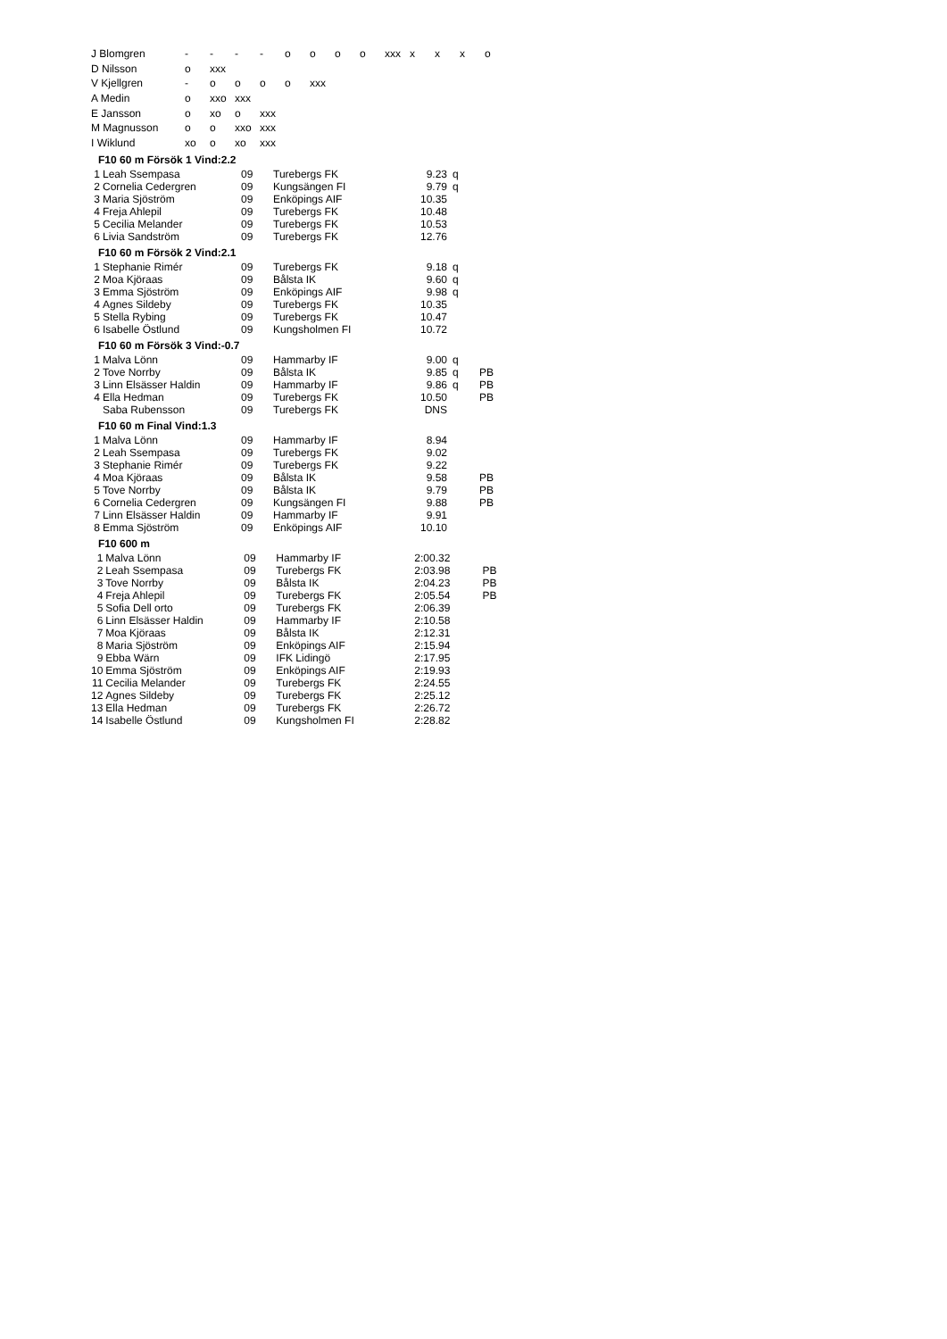| J Blomgren | - | - | - | - | o | o | o | o | xxx | x | x | x | o |
| D Nilsson | o | xxx | | | | | | | | | | | |
| V Kjellgren | - | o | o | o | o | xxx | | | | | | | |
| A Medin | o | xxo | xxx | | | | | | | | | | |
| E Jansson | o | xo | o | xxx | | | | | | | | | |
| M Magnusson | o | o | xxo | xxx | | | | | | | | | |
| I Wiklund | xo | o | xo | xxx | | | | | | | | | |
F10 60 m Försök 1 Vind:2.2
| 1 | Leah Ssempasa | 09 | Turebergs FK | 9.23 | q |
| 2 | Cornelia Cedergren | 09 | Kungsängen FI | 9.79 | q |
| 3 | Maria Sjöström | 09 | Enköpings AIF | 10.35 | |
| 4 | Freja Ahlepil | 09 | Turebergs FK | 10.48 | |
| 5 | Cecilia Melander | 09 | Turebergs FK | 10.53 | |
| 6 | Livia Sandström | 09 | Turebergs FK | 12.76 | |
F10 60 m Försök 2 Vind:2.1
| 1 | Stephanie Rimér | 09 | Turebergs FK | 9.18 | q |
| 2 | Moa Kjöraas | 09 | Bålsta IK | 9.60 | q |
| 3 | Emma Sjöström | 09 | Enköpings AIF | 9.98 | q |
| 4 | Agnes Sildeby | 09 | Turebergs FK | 10.35 | |
| 5 | Stella Rybing | 09 | Turebergs FK | 10.47 | |
| 6 | Isabelle Östlund | 09 | Kungsholmen FI | 10.72 | |
F10 60 m Försök 3 Vind:-0.7
| 1 | Malva Lönn | 09 | Hammarby IF | 9.00 | q | |
| 2 | Tove Norrby | 09 | Bålsta IK | 9.85 | q | PB |
| 3 | Linn Elsässer Haldin | 09 | Hammarby IF | 9.86 | q | PB |
| 4 | Ella Hedman | 09 | Turebergs FK | 10.50 | | PB |
| | Saba Rubensson | 09 | Turebergs FK | DNS | | |
F10 60 m Final Vind:1.3
| 1 | Malva Lönn | 09 | Hammarby IF | 8.94 | | |
| 2 | Leah Ssempasa | 09 | Turebergs FK | 9.02 | | |
| 3 | Stephanie Rimér | 09 | Turebergs FK | 9.22 | | |
| 4 | Moa Kjöraas | 09 | Bålsta IK | 9.58 | | PB |
| 5 | Tove Norrby | 09 | Bålsta IK | 9.79 | | PB |
| 6 | Cornelia Cedergren | 09 | Kungsängen FI | 9.88 | | PB |
| 7 | Linn Elsässer Haldin | 09 | Hammarby IF | 9.91 | | |
| 8 | Emma Sjöström | 09 | Enköpings AIF | 10.10 | | |
F10 600 m
| 1 | Malva Lönn | 09 | Hammarby IF | 2:00.32 | | |
| 2 | Leah Ssempasa | 09 | Turebergs FK | 2:03.98 | | PB |
| 3 | Tove Norrby | 09 | Bålsta IK | 2:04.23 | | PB |
| 4 | Freja Ahlepil | 09 | Turebergs FK | 2:05.54 | | PB |
| 5 | Sofia Dell orto | 09 | Turebergs FK | 2:06.39 | | |
| 6 | Linn Elsässer Haldin | 09 | Hammarby IF | 2:10.58 | | |
| 7 | Moa Kjöraas | 09 | Bålsta IK | 2:12.31 | | |
| 8 | Maria Sjöström | 09 | Enköpings AIF | 2:15.94 | | |
| 9 | Ebba Wärn | 09 | IFK Lidingö | 2:17.95 | | |
| 10 | Emma Sjöström | 09 | Enköpings AIF | 2:19.93 | | |
| 11 | Cecilia Melander | 09 | Turebergs FK | 2:24.55 | | |
| 12 | Agnes Sildeby | 09 | Turebergs FK | 2:25.12 | | |
| 13 | Ella Hedman | 09 | Turebergs FK | 2:26.72 | | |
| 14 | Isabelle Östlund | 09 | Kungsholmen FI | 2:28.82 | | |